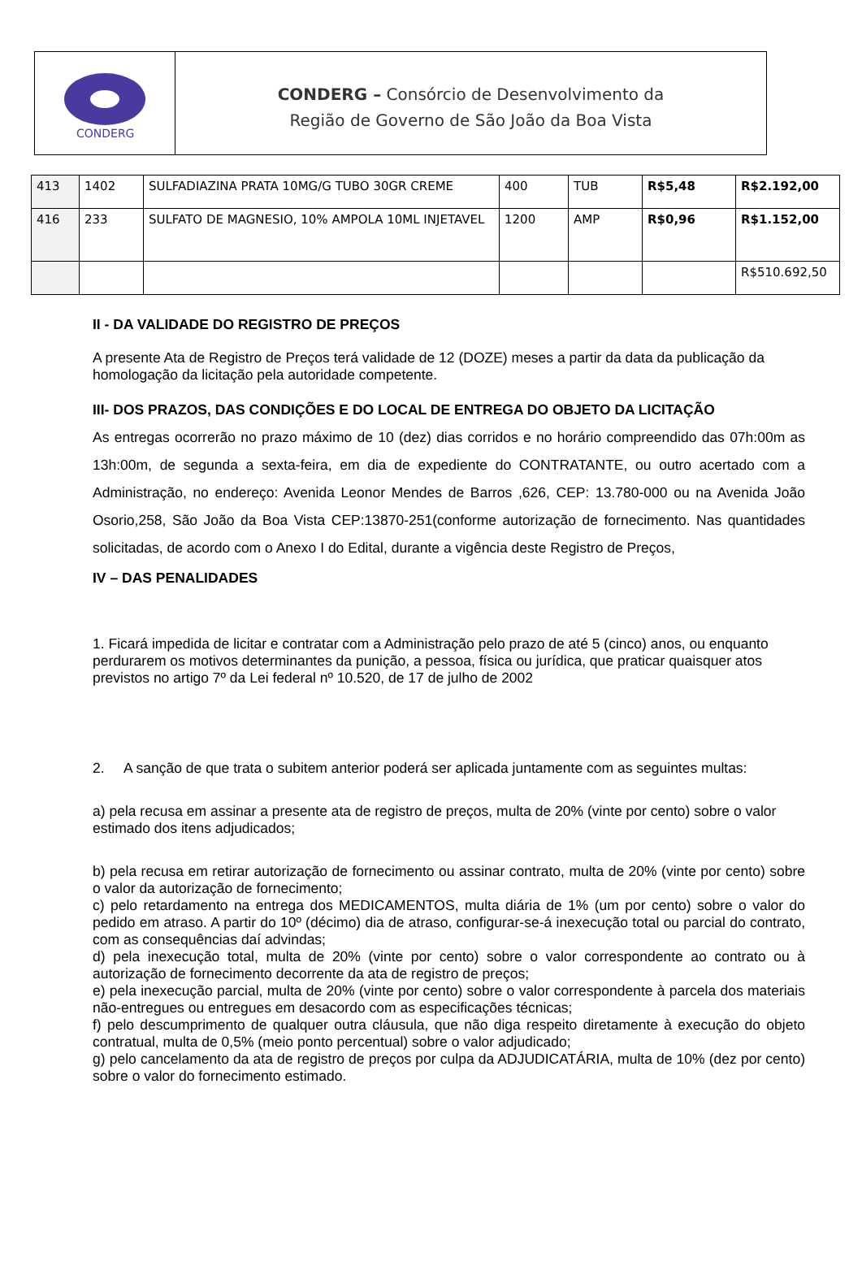CONDERG
CONDERG – Consórcio de Desenvolvimento da
Região de Governo de São João da Boa Vista
| 413 | 1402 | SULFADIAZINA PRATA 10MG/G TUBO 30GR CREME | 400 | TUB | R$5,48 | R$2.192,00 |
| 416 | 233 | SULFATO DE MAGNESIO, 10% AMPOLA 10ML INJETAVEL | 1200 | AMP | R$0,96 | R$1.152,00 |
| | | | | | | R$510.692,50 |
II - DA VALIDADE DO REGISTRO DE PREÇOS
A presente Ata de Registro de Preços terá validade de 12 (DOZE) meses a partir da data da publicação da homologação da licitação pela autoridade competente.
III- DOS PRAZOS, DAS CONDIÇÕES E DO LOCAL DE ENTREGA DO OBJETO DA LICITAÇÃO
As entregas ocorrerão no prazo máximo de 10 (dez) dias corridos e no horário compreendido das 07h:00m as 13h:00m, de segunda a sexta-feira, em dia de expediente do CONTRATANTE, ou outro acertado com a Administração, no endereço: Avenida Leonor Mendes de Barros ,626, CEP: 13.780-000 ou na Avenida João Osorio,258, São João da Boa Vista CEP:13870-251(conforme autorização de fornecimento. Nas quantidades solicitadas, de acordo com o Anexo I do Edital, durante a vigência deste Registro de Preços,
IV – DAS PENALIDADES
1. Ficará impedida de licitar e contratar com a Administração pelo prazo de até 5 (cinco) anos, ou enquanto perdurarem os motivos determinantes da punição, a pessoa, física ou jurídica, que praticar quaisquer atos previstos no artigo 7º da Lei federal nº 10.520, de 17 de julho de 2002
2. A sanção de que trata o subitem anterior poderá ser aplicada juntamente com as seguintes multas:
a) pela recusa em assinar a presente ata de registro de preços, multa de 20% (vinte por cento) sobre o valor estimado dos itens adjudicados;
b) pela recusa em retirar autorização de fornecimento ou assinar contrato, multa de 20% (vinte por cento) sobre o valor da autorização de fornecimento;
c) pelo retardamento na entrega dos MEDICAMENTOS, multa diária de 1% (um por cento) sobre o valor do pedido em atraso. A partir do 10º (décimo) dia de atraso, configurar-se-á inexecução total ou parcial do contrato, com as consequências daí advindas;
d) pela inexecução total, multa de 20% (vinte por cento) sobre o valor correspondente ao contrato ou à autorização de fornecimento decorrente da ata de registro de preços;
e) pela inexecução parcial, multa de 20% (vinte por cento) sobre o valor correspondente à parcela dos materiais não-entregues ou entregues em desacordo com as especificações técnicas;
f) pelo descumprimento de qualquer outra cláusula, que não diga respeito diretamente à execução do objeto contratual, multa de 0,5% (meio ponto percentual) sobre o valor adjudicado;
g) pelo cancelamento da ata de registro de preços por culpa da ADJUDICATÁRIA, multa de 10% (dez por cento) sobre o valor do fornecimento estimado.